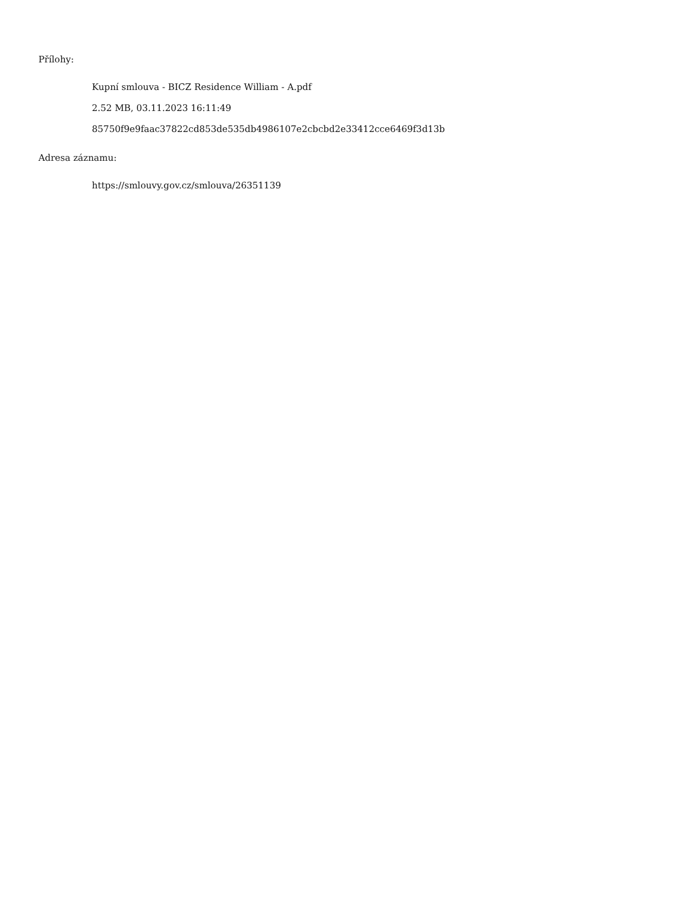Přílohy:
Kupní smlouva - BICZ Residence William - A.pdf
2.52 MB, 03.11.2023 16:11:49
85750f9e9faac37822cd853de535db4986107e2cbcbd2e33412cce6469f3d13b
Adresa záznamu:
https://smlouvy.gov.cz/smlouva/26351139